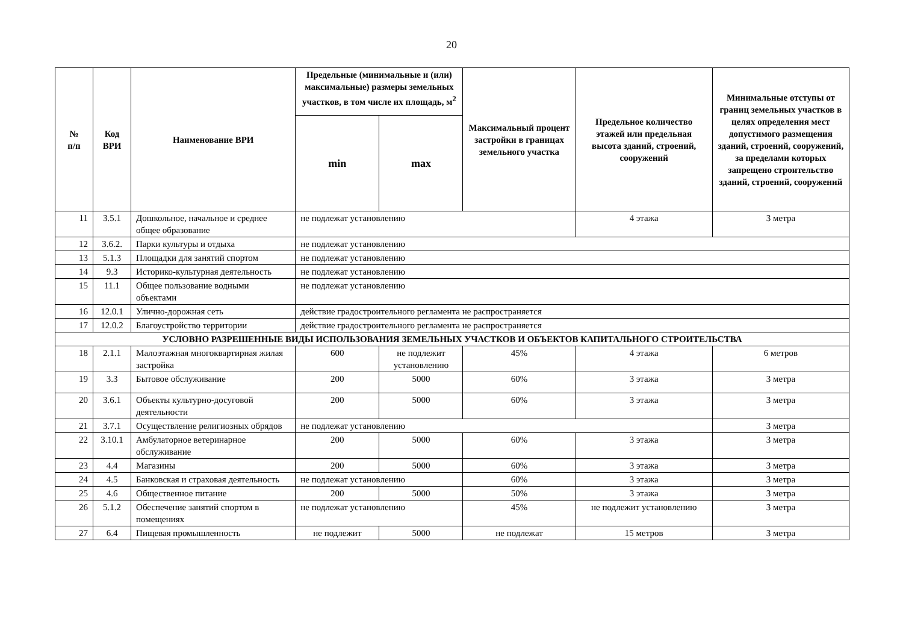20
| № п/п | Код ВРИ | Наименование ВРИ | Предельные (минимальные и (или) максимальные) размеры земельных участков, в том числе их площадь, м<sup>2</sup> | | Максимальный процент застройки в границах земельного участка | Предельное количество этажей или предельная высота зданий, строений, сооружений | Минимальные отступы от границ земельных участков в целях определения мест допустимого размещения зданий, строений, сооружений, за пределами которых запрещено строительство зданий, строений, сооружений |
| --- | --- | --- | --- | --- | --- | --- | --- |
| | | | min | max | | | |
| 11 | 3.5.1 | Дошкольное, начальное и среднее общее образование | не подлежат установлению | | | 4 этажа | 3 метра |
| 12 | 3.6.2. | Парки культуры и отдыха | не подлежат установлению | | | | |
| 13 | 5.1.3 | Площадки для занятий спортом | не подлежат установлению | | | | |
| 14 | 9.3 | Историко-культурная деятельность | не подлежат установлению | | | | |
| 15 | 11.1 | Общее пользование водными объектами | не подлежат установлению | | | | |
| 16 | 12.0.1 | Улично-дорожная сеть | действие градостроительного регламента не распространяется | | | | |
| 17 | 12.0.2 | Благоустройство территории | действие градостроительного регламента не распространяется | | | | |
| УСЛОВНО РАЗРЕШЕННЫЕ ВИДЫ ИСПОЛЬЗОВАНИЯ ЗЕМЕЛЬНЫХ УЧАСТКОВ И ОБЪЕКТОВ КАПИТАЛЬНОГО СТРОИТЕЛЬСТВА | | | | | | | |
| 18 | 2.1.1 | Малоэтажная многоквартирная жилая застройка | 600 | не подлежит установлению | 45% | 4 этажа | 6 метров |
| 19 | 3.3 | Бытовое обслуживание | 200 | 5000 | 60% | 3 этажа | 3 метра |
| 20 | 3.6.1 | Объекты культурно-досуговой деятельности | 200 | 5000 | 60% | 3 этажа | 3 метра |
| 21 | 3.7.1 | Осуществление религиозных обрядов | не подлежат установлению | | | | 3 метра |
| 22 | 3.10.1 | Амбулаторное ветеринарное обслуживание | 200 | 5000 | 60% | 3 этажа | 3 метра |
| 23 | 4.4 | Магазины | 200 | 5000 | 60% | 3 этажа | 3 метра |
| 24 | 4.5 | Банковская и страховая деятельность | не подлежат установлению | | 60% | 3 этажа | 3 метра |
| 25 | 4.6 | Общественное питание | 200 | 5000 | 50% | 3 этажа | 3 метра |
| 26 | 5.1.2 | Обеспечение занятий спортом в помещениях | не подлежат установлению | | 45% | не подлежит установлению | 3 метра |
| 27 | 6.4 | Пищевая промышленность | не подлежит | 5000 | не подлежат | 15 метров | 3 метра |